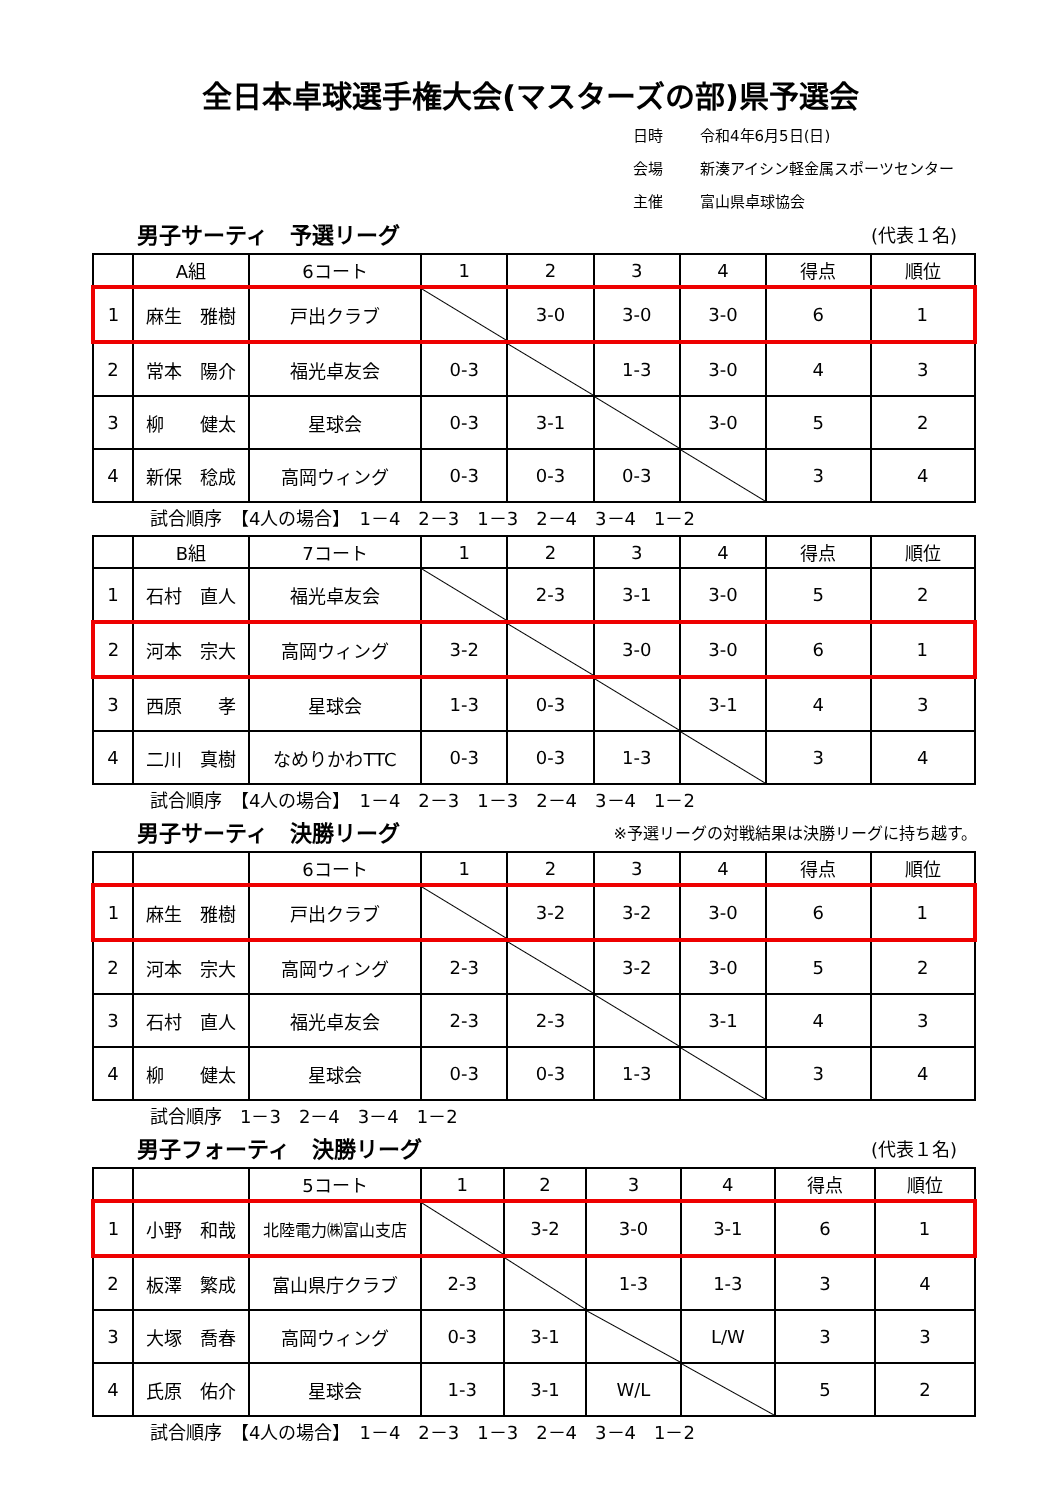全日本卓球選手権大会(マスターズの部)県予選会
日時 令和4年6月5日(日)
会場 新湊アイシン軽金属スポーツセンター
主催 富山県卓球協会
男子サーティ　予選リーグ (代表１名)
| | A組 | 6コート | 1 | 2 | 3 | 4 | 得点 | 順位 |
| 1 | 麻生 雅樹 | 戸出クラブ | | 3-0 | 3-0 | 3-0 | 6 | 1 |
| 2 | 常本 陽介 | 福光卓友会 | 0-3 | | 1-3 | 3-0 | 4 | 3 |
| 3 | 柳 健太 | 星球会 | 0-3 | 3-1 | | 3-0 | 5 | 2 |
| 4 | 新保 稔成 | 高岡ウィング | 0-3 | 0-3 | 0-3 | | 3 | 4 |
試合順序　【4人の場合】　1－4　2－3　1－3　2－4　3－4　1－2
| | B組 | 7コート | 1 | 2 | 3 | 4 | 得点 | 順位 |
| 1 | 石村 直人 | 福光卓友会 | | 2-3 | 3-1 | 3-0 | 5 | 2 |
| 2 | 河本 宗大 | 高岡ウィング | 3-2 | | 3-0 | 3-0 | 6 | 1 |
| 3 | 西原 孝 | 星球会 | 1-3 | 0-3 | | 3-1 | 4 | 3 |
| 4 | 二川 真樹 | なめりかわTTC | 0-3 | 0-3 | 1-3 | | 3 | 4 |
試合順序　【4人の場合】　1－4　2－3　1－3　2－4　3－4　1－2
男子サーティ　決勝リーグ ※予選リーグの対戦結果は決勝リーグに持ち越す。
| | | 6コート | 1 | 2 | 3 | 4 | 得点 | 順位 |
| 1 | 麻生 雅樹 | 戸出クラブ | | 3-2 | 3-2 | 3-0 | 6 | 1 |
| 2 | 河本 宗大 | 高岡ウィング | 2-3 | | 3-2 | 3-0 | 5 | 2 |
| 3 | 石村 直人 | 福光卓友会 | 2-3 | 2-3 | | 3-1 | 4 | 3 |
| 4 | 柳 健太 | 星球会 | 0-3 | 0-3 | 1-3 | | 3 | 4 |
試合順序　1－3　2－4　3－4　1－2
男子フォーティ　決勝リーグ (代表１名)
| | | 5コート | 1 | 2 | 3 | 4 | 得点 | 順位 |
| 1 | 小野 和哉 | 北陸電力㈱富山支店 | | 3-2 | 3-0 | 3-1 | 6 | 1 |
| 2 | 板澤 繁成 | 富山県庁クラブ | 2-3 | | 1-3 | 1-3 | 3 | 4 |
| 3 | 大塚 喬春 | 高岡ウィング | 0-3 | 3-1 | | L/W | 3 | 3 |
| 4 | 氏原 佑介 | 星球会 | 1-3 | 3-1 | W/L | | 5 | 2 |
試合順序　【4人の場合】　1－4　2－3　1－3　2－4　3－4　1－2